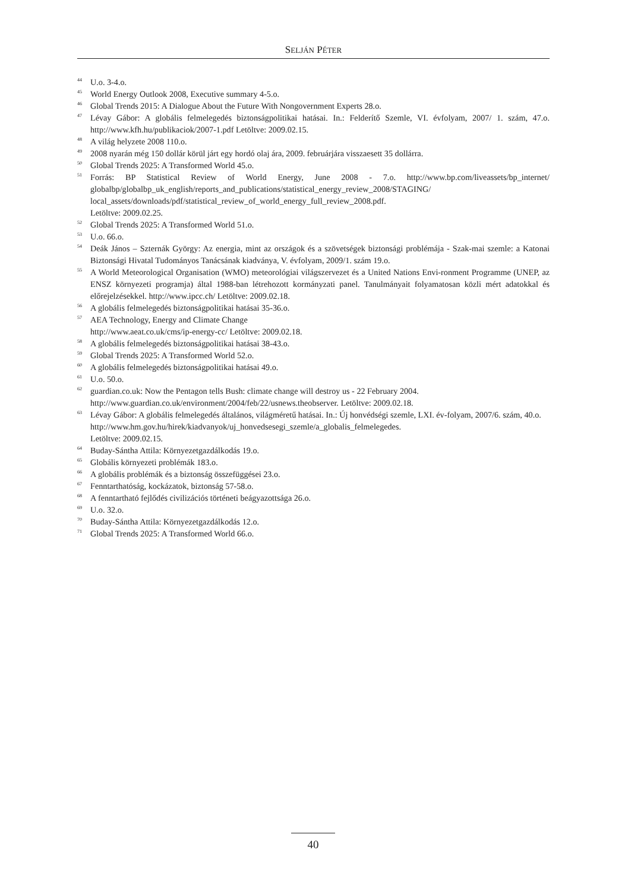SELJÁN PÉTER
<sup>44</sup> U.o. 3-4.o.
<sup>45</sup> World Energy Outlook 2008, Executive summary 4-5.o.
<sup>46</sup> Global Trends 2015: A Dialogue About the Future With Nongovernment Experts 28.o.
<sup>47</sup> Lévay Gábor: A globális felmelegedés biztonságpolitikai hatásai. In.: Felderítő Szemle, VI. évfolyam, 2007/ 1. szám, 47.o. http://www.kfh.hu/publikaciok/2007-1.pdf Letöltve: 2009.02.15.
<sup>48</sup> A világ helyzete 2008 110.o.
<sup>49</sup> 2008 nyarán még 150 dollár körül járt egy hordó olaj ára, 2009. februárjára visszaesett 35 dollárra.
<sup>50</sup> Global Trends 2025: A Transformed World 45.o.
<sup>51</sup> Forrás: BP Statistical Review of World Energy, June 2008 - 7.o. http://www.bp.com/liveassets/bp_internet/ globalbp/globalbp_uk_english/reports_and_publications/statistical_energy_review_2008/STAGING/ local_assets/downloads/pdf/statistical_review_of_world_energy_full_review_2008.pdf.
Letöltve: 2009.02.25.
<sup>52</sup> Global Trends 2025: A Transformed World 51.o.
<sup>53</sup> U.o. 66.o.
<sup>54</sup> Deák János – Szternák György: Az energia, mint az országok és a szövetségek biztonsági problémája - Szak-mai szemle: a Katonai Biztonsági Hivatal Tudományos Tanácsának kiadványa, V. évfolyam, 2009/1. szám 19.o.
<sup>55</sup> A World Meteorological Organisation (WMO) meteorológiai világszervezet és a United Nations Envi-ronment Programme (UNEP, az ENSZ környezeti programja) által 1988-ban létrehozott kormányzati panel. Tanulmányait folyamatosan közli mért adatokkal és előrejelzésekkel. http://www.ipcc.ch/ Letöltve: 2009.02.18.
<sup>56</sup> A globális felmelegedés biztonságpolitikai hatásai 35-36.o.
<sup>57</sup> AEA Technology, Energy and Climate Change
http://www.aeat.co.uk/cms/ip-energy-cc/ Letöltve: 2009.02.18.
<sup>58</sup> A globális felmelegedés biztonságpolitikai hatásai 38-43.o.
<sup>59</sup> Global Trends 2025: A Transformed World 52.o.
<sup>60</sup> A globális felmelegedés biztonságpolitikai hatásai 49.o.
<sup>61</sup> U.o. 50.o.
<sup>62</sup> guardian.co.uk: Now the Pentagon tells Bush: climate change will destroy us - 22 February 2004.
http://www.guardian.co.uk/environment/2004/feb/22/usnews.theobserver. Letöltve: 2009.02.18.
<sup>63</sup> Lévay Gábor: A globális felmelegedés általános, világméretű hatásai. In.: Új honvédségi szemle, LXI. év-folyam, 2007/6. szám, 40.o.
http://www.hm.gov.hu/hirek/kiadvanyok/uj_honvedsesegi_szemle/a_globalis_felmelegedes.
Letöltve: 2009.02.15.
<sup>64</sup> Buday-Sántha Attila: Környezetgazdálkodás 19.o.
<sup>65</sup> Globális környezeti problémák 183.o.
<sup>66</sup> A globális problémák és a biztonság összefüggései 23.o.
<sup>67</sup> Fenntarthatóság, kockázatok, biztonság 57-58.o.
<sup>68</sup> A fenntartható fejlődés civilizációs történeti beágyazottsága 26.o.
<sup>69</sup> U.o. 32.o.
<sup>70</sup> Buday-Sántha Attila: Környezetgazdálkodás 12.o.
<sup>71</sup> Global Trends 2025: A Transformed World 66.o.
40